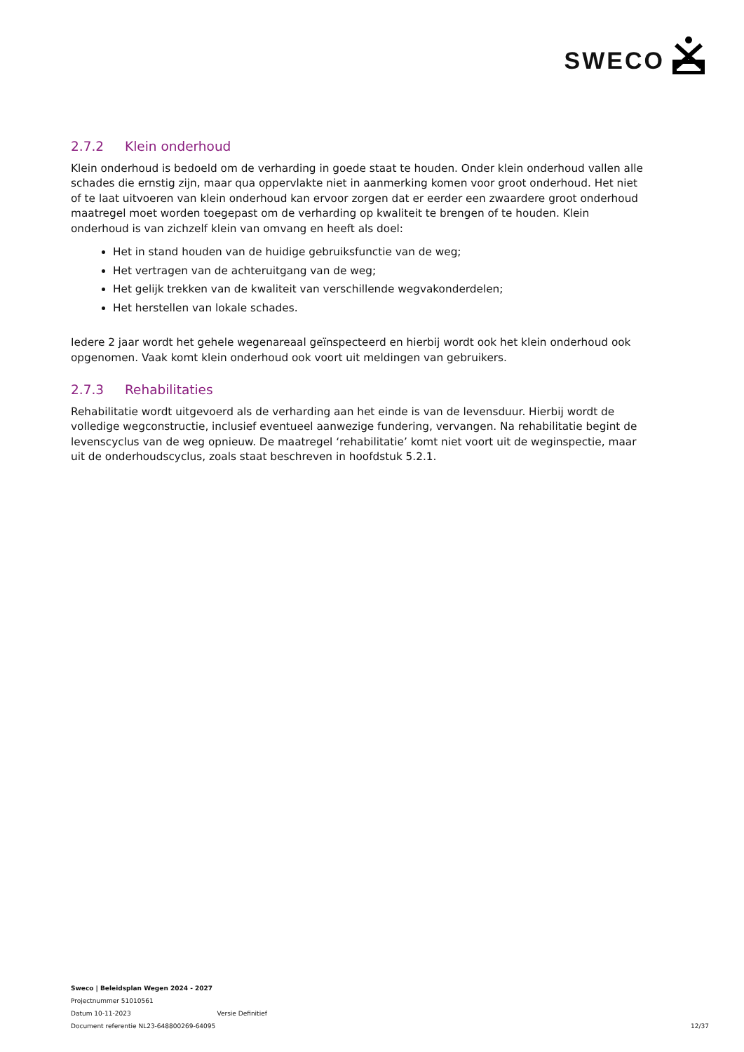SWECO
2.7.2 Klein onderhoud
Klein onderhoud is bedoeld om de verharding in goede staat te houden. Onder klein onderhoud vallen alle schades die ernstig zijn, maar qua oppervlakte niet in aanmerking komen voor groot onderhoud. Het niet of te laat uitvoeren van klein onderhoud kan ervoor zorgen dat er eerder een zwaardere groot onderhoud maatregel moet worden toegepast om de verharding op kwaliteit te brengen of te houden. Klein onderhoud is van zichzelf klein van omvang en heeft als doel:
Het in stand houden van de huidige gebruiksfunctie van de weg;
Het vertragen van de achteruitgang van de weg;
Het gelijk trekken van de kwaliteit van verschillende wegvakonderdelen;
Het herstellen van lokale schades.
Iedere 2 jaar wordt het gehele wegenareaal geïnspecteerd en hierbij wordt ook het klein onderhoud ook opgenomen. Vaak komt klein onderhoud ook voort uit meldingen van gebruikers.
2.7.3 Rehabilitaties
Rehabilitatie wordt uitgevoerd als de verharding aan het einde is van de levensduur. Hierbij wordt de volledige wegconstructie, inclusief eventueel aanwezige fundering, vervangen. Na rehabilitatie begint de levenscyclus van de weg opnieuw. De maatregel ‘rehabilitatie’ komt niet voort uit de weginspectie, maar uit de onderhoudscyclus, zoals staat beschreven in hoofdstuk 5.2.1.
Sweco | Beleidsplan Wegen 2024 - 2027
Projectnummer 51010561
Datum 10-11-2023 Versie Definitief
Document referentie NL23-648800269-64095 12/37